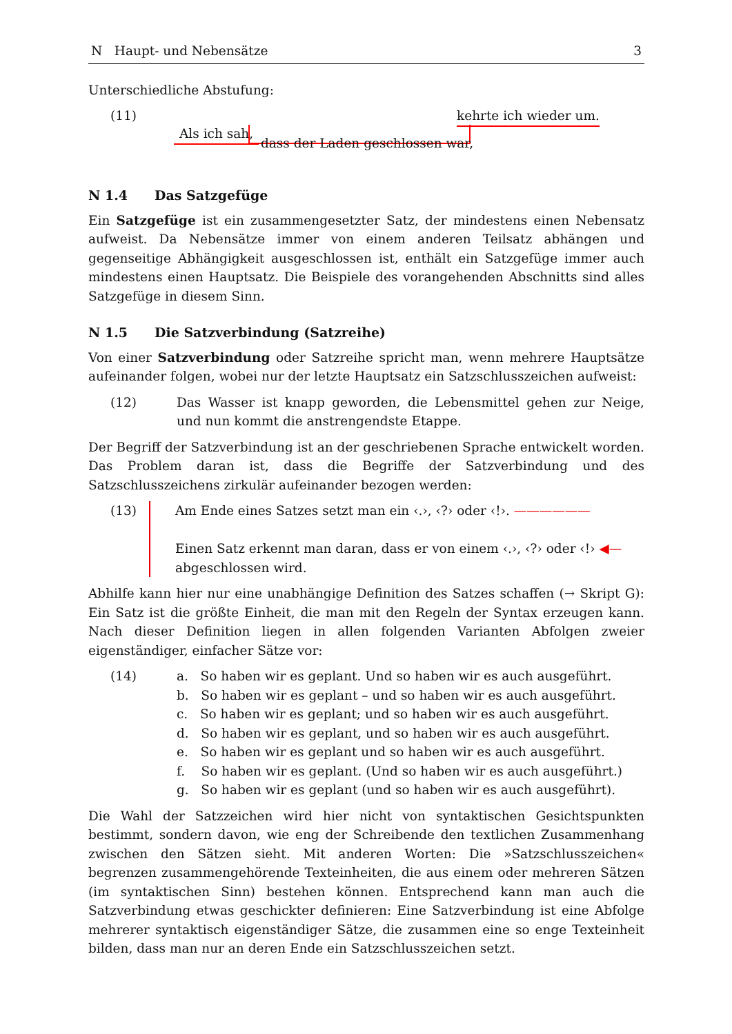N Haupt- und Nebensätze 3
Unterschiedliche Abstufung:
(11) kehrte ich wieder um.
Als ich sah, dass der Laden geschlossen war,
N 1.4 Das Satzgefüge
Ein Satzgefüge ist ein zusammengesetzter Satz, der mindestens einen Nebensatz aufweist. Da Nebensätze immer von einem anderen Teilsatz abhängen und gegenseitige Abhängigkeit ausgeschlossen ist, enthält ein Satzgefüge immer auch mindestens einen Hauptsatz. Die Beispiele des vorangehenden Abschnitts sind alles Satzgefüge in diesem Sinn.
N 1.5 Die Satzverbindung (Satzreihe)
Von einer Satzverbindung oder Satzreihe spricht man, wenn mehrere Hauptsätze aufeinander folgen, wobei nur der letzte Hauptsatz ein Satzschlusszeichen aufweist:
(12) Das Wasser ist knapp geworden, die Lebensmittel gehen zur Neige, und nun kommt die anstrengendste Etappe.
Der Begriff der Satzverbindung ist an der geschriebenen Sprache entwickelt worden. Das Problem daran ist, dass die Begriffe der Satzverbindung und des Satzschlusszeichens zirkulär aufeinander bezogen werden:
(13) Am Ende eines Satzes setzt man ein ‹.›, ‹?› oder ‹!›. ——————
Einen Satz erkennt man daran, dass er von einem ‹.›, ‹?› oder ‹!› ◀—
abgeschlossen wird.
Abhilfe kann hier nur eine unabhängige Definition des Satzes schaffen (→ Skript G): Ein Satz ist die größte Einheit, die man mit den Regeln der Syntax erzeugen kann. Nach dieser Definition liegen in allen folgenden Varianten Abfolgen zweier eigenständiger, einfacher Sätze vor:
(14) a. So haben wir es geplant. Und so haben wir es auch ausgeführt.
b. So haben wir es geplant – und so haben wir es auch ausgeführt.
c. So haben wir es geplant; und so haben wir es auch ausgeführt.
d. So haben wir es geplant, und so haben wir es auch ausgeführt.
e. So haben wir es geplant und so haben wir es auch ausgeführt.
f. So haben wir es geplant. (Und so haben wir es auch ausgeführt.)
g. So haben wir es geplant (und so haben wir es auch ausgeführt).
Die Wahl der Satzzeichen wird hier nicht von syntaktischen Gesichtspunkten bestimmt, sondern davon, wie eng der Schreibende den textlichen Zusammenhang zwischen den Sätzen sieht. Mit anderen Worten: Die »Satzschlusszeichen« begrenzen zusammengehörende Texteinheiten, die aus einem oder mehreren Sätzen (im syntaktischen Sinn) bestehen können. Entsprechend kann man auch die Satzverbindung etwas geschickter definieren: Eine Satzverbindung ist eine Abfolge mehrerer syntaktisch eigenständiger Sätze, die zusammen eine so enge Texteinheit bilden, dass man nur an deren Ende ein Satzschlusszeichen setzt.